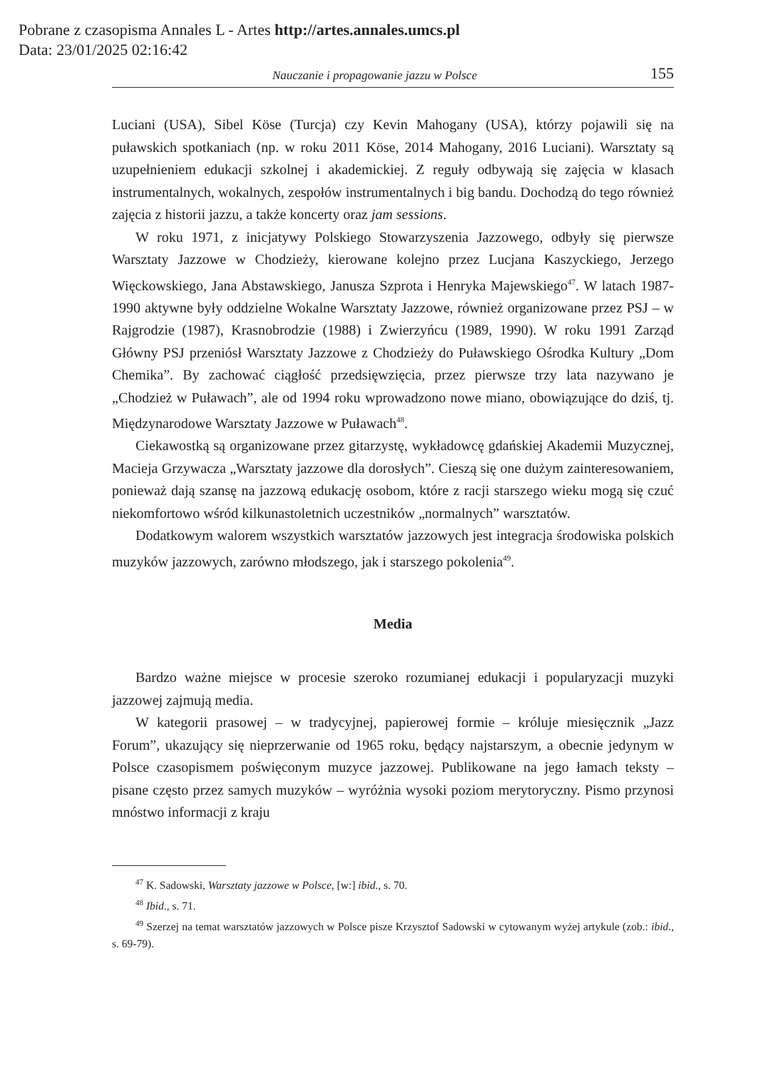Pobrane z czasopisma Annales L - Artes http://artes.annales.umcs.pl
Data: 23/01/2025 02:16:42
Nauczanie i propagowanie jazzu w Polsce 155
Luciani (USA), Sibel Köse (Turcja) czy Kevin Mahogany (USA), którzy pojawili się na puławskich spotkaniach (np. w roku 2011 Köse, 2014 Mahogany, 2016 Luciani). Warsztaty są uzupełnieniem edukacji szkolnej i akademickiej. Z reguły odbywają się zajęcia w klasach instrumentalnych, wokalnych, zespołów instrumentalnych i big bandu. Dochodzą do tego również zajęcia z historii jazzu, a także koncerty oraz jam sessions.
W roku 1971, z inicjatywy Polskiego Stowarzyszenia Jazzowego, odbyły się pierwsze Warsztaty Jazzowe w Chodzieży, kierowane kolejno przez Lucjana Kaszyckiego, Jerzego Więckowskiego, Jana Abstawskiego, Janusza Szprota i Henryka Majewskiego<sup>47</sup>. W latach 1987-1990 aktywne były oddzielne Wokalne Warsztaty Jazzowe, również organizowane przez PSJ – w Rajgrodzie (1987), Krasnobrodzie (1988) i Zwierzyńcu (1989, 1990). W roku 1991 Zarząd Główny PSJ przeniósł Warsztaty Jazzowe z Chodzieży do Puławskiego Ośrodka Kultury „Dom Chemika”. By zachować ciągłość przedsięwzięcia, przez pierwsze trzy lata nazywano je „Chodzież w Puławach”, ale od 1994 roku wprowadzono nowe miano, obowiązujące do dziś, tj. Międzynarodowe Warsztaty Jazzowe w Puławach<sup>48</sup>.
Ciekawostką są organizowane przez gitarzystę, wykładowcę gdańskiej Akademii Muzycznej, Macieja Grzywacza „Warsztaty jazzowe dla dorosłych”. Cieszą się one dużym zainteresowaniem, ponieważ dają szansę na jazzową edukację osobom, które z racji starszego wieku mogą się czuć niekomfortowo wśród kilkunastoletnich uczestników „normalnych” warsztatów.
Dodatkowym walorem wszystkich warsztatów jazzowych jest integracja środowiska polskich muzyków jazzowych, zarówno młodszego, jak i starszego pokolenia<sup>49</sup>.
Media
Bardzo ważne miejsce w procesie szeroko rozumianej edukacji i popularyzacji muzyki jazzowej zajmują media.
W kategorii prasowej – w tradycyjnej, papierowej formie – króluje miesięcznik „Jazz Forum”, ukazujący się nieprzerwanie od 1965 roku, będący najstarszym, a obecnie jedynym w Polsce czasopismem poświęconym muzyce jazzowej. Publikowane na jego łamach teksty – pisane często przez samych muzyków – wyróżnia wysoki poziom merytoryczny. Pismo przynosi mnóstwo informacji z kraju
<sup>47</sup> K. Sadowski, Warsztaty jazzowe w Polsce, [w:] ibid., s. 70.
<sup>48</sup> Ibid., s. 71.
<sup>49</sup> Szerzej na temat warsztatów jazzowych w Polsce pisze Krzysztof Sadowski w cytowanym wyżej artykule (zob.: ibid., s. 69-79).